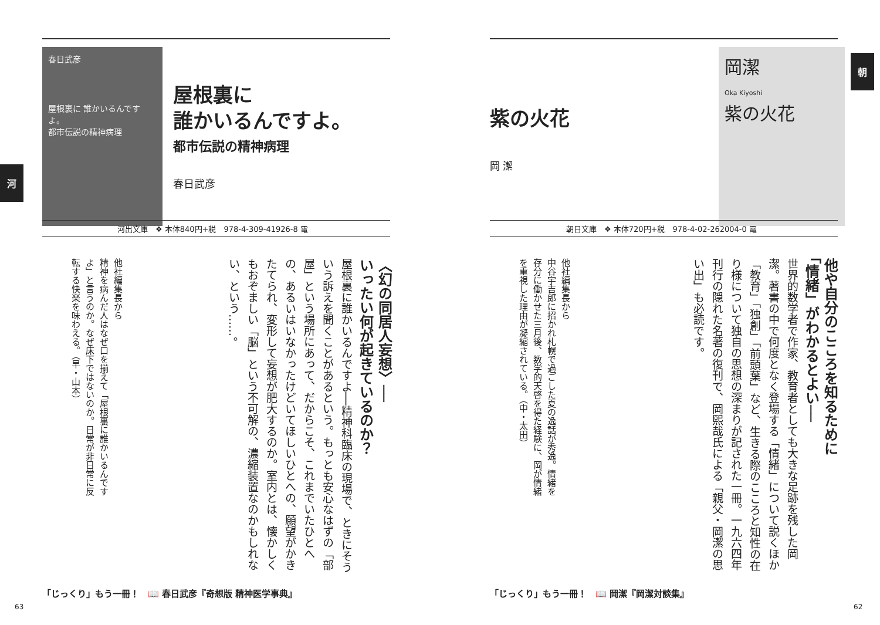春日武彦
屋根裏に 誰かいるんですよ。
都市伝説の精神病理
屋根裏に
誰かいるんですよ。
都市伝説の精神病理
春日武彦
河
河出文庫　❖ 本体840円+税　978-4-309-41926-8 電
〈幻の同居人妄想〉──
いったい何が起きているのか？
屋根裏に誰かいるんですよ──精神科臨床の現場で、ときにそういう訴えを聞くことがあるという。もっとも安心なはずの「部屋」という場所にあって、だからこそ、これまでいたひとへの、あるいはいなかったけどいてほしいひとへの、願望がかきたてられ、変形して妄想が肥大するのか。室内とは、懐かしくもおぞましい「脳」という不可解の、濃縮装置なのかもしれない、という……。
他社編集長から
精神を病んだ人はなぜ口を揃えて「屋根裏に誰かいるんですよ」と言うのか。なぜ床下ではないのか。日常が非日常に反転する快楽を味わえる。（早・山本）
「じっくり」もう一冊！　📖 春日武彦『奇想版 精神医学事典』
63
紫の火花
岡 潔
岡潔
Oka Kiyoshi
紫の火花
朝
朝日文庫　❖ 本体720円+税　978-4-02-262004-0 電
他や自分のこころを知るために
「情緒」がわかるとよい──
世界的数学者で作家、教育者としても大きな足跡を残した岡潔。著書の中で何度となく登場する「情緒」について説くほか「教育」「独創」「前頭葉」など、生きる際のこころと知性の在り様について独自の思想の深まりが記された一冊。一九六四年刊行の隠れた名著の復刊で、岡熙哉氏による「親父・岡潔の思い出」も必読です。
他社編集長から
中谷宇吉郎に招かれ札幌で過ごした夏の逸話が秀逸。情緒を存分に働かせた三月後、数学的天啓を得た経験に、岡が情緒を重視した理由が凝縮されている。（中・太田）
「じっくり」もう一冊！　📖 岡潔『岡潔対談集』
62